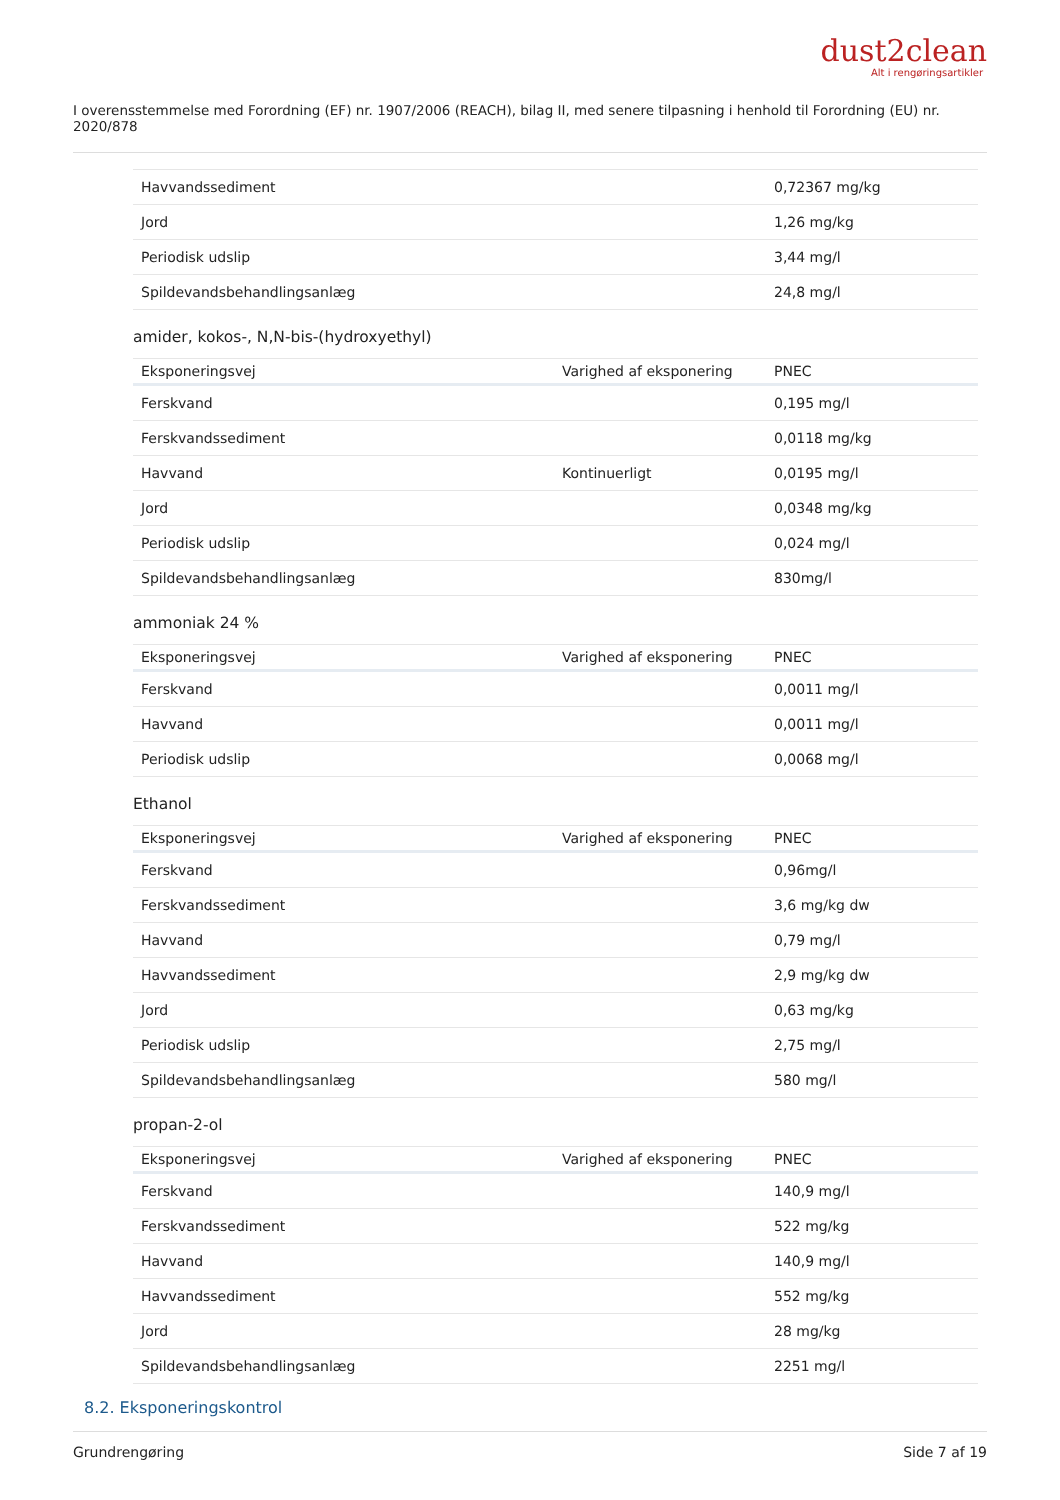dust2clean
Alt i rengøringsartikler
I overensstemmelse med Forordning (EF) nr. 1907/2006 (REACH), bilag II, med senere tilpasning i henhold til Forordning (EU) nr. 2020/878
| Havvandssediment | | 0,72367 mg/kg |
| Jord | | 1,26 mg/kg |
| Periodisk udslip | | 3,44 mg/l |
| Spildevandsbehandlingsanlæg | | 24,8 mg/l |
amider, kokos-, N,N-bis-(hydroxyethyl)
| Eksponeringsvej | Varighed af eksponering | PNEC |
| --- | --- | --- |
| Ferskvand | | 0,195 mg/l |
| Ferskvandssediment | | 0,0118 mg/kg |
| Havvand | Kontinuerligt | 0,0195 mg/l |
| Jord | | 0,0348 mg/kg |
| Periodisk udslip | | 0,024 mg/l |
| Spildevandsbehandlingsanlæg | | 830mg/l |
ammoniak 24 %
| Eksponeringsvej | Varighed af eksponering | PNEC |
| --- | --- | --- |
| Ferskvand | | 0,0011 mg/l |
| Havvand | | 0,0011 mg/l |
| Periodisk udslip | | 0,0068 mg/l |
Ethanol
| Eksponeringsvej | Varighed af eksponering | PNEC |
| --- | --- | --- |
| Ferskvand | | 0,96mg/l |
| Ferskvandssediment | | 3,6 mg/kg dw |
| Havvand | | 0,79 mg/l |
| Havvandssediment | | 2,9 mg/kg dw |
| Jord | | 0,63 mg/kg |
| Periodisk udslip | | 2,75 mg/l |
| Spildevandsbehandlingsanlæg | | 580 mg/l |
propan-2-ol
| Eksponeringsvej | Varighed af eksponering | PNEC |
| --- | --- | --- |
| Ferskvand | | 140,9 mg/l |
| Ferskvandssediment | | 522 mg/kg |
| Havvand | | 140,9 mg/l |
| Havvandssediment | | 552 mg/kg |
| Jord | | 28 mg/kg |
| Spildevandsbehandlingsanlæg | | 2251 mg/l |
8.2. Eksponeringskontrol
Grundrengøring Side 7 af 19